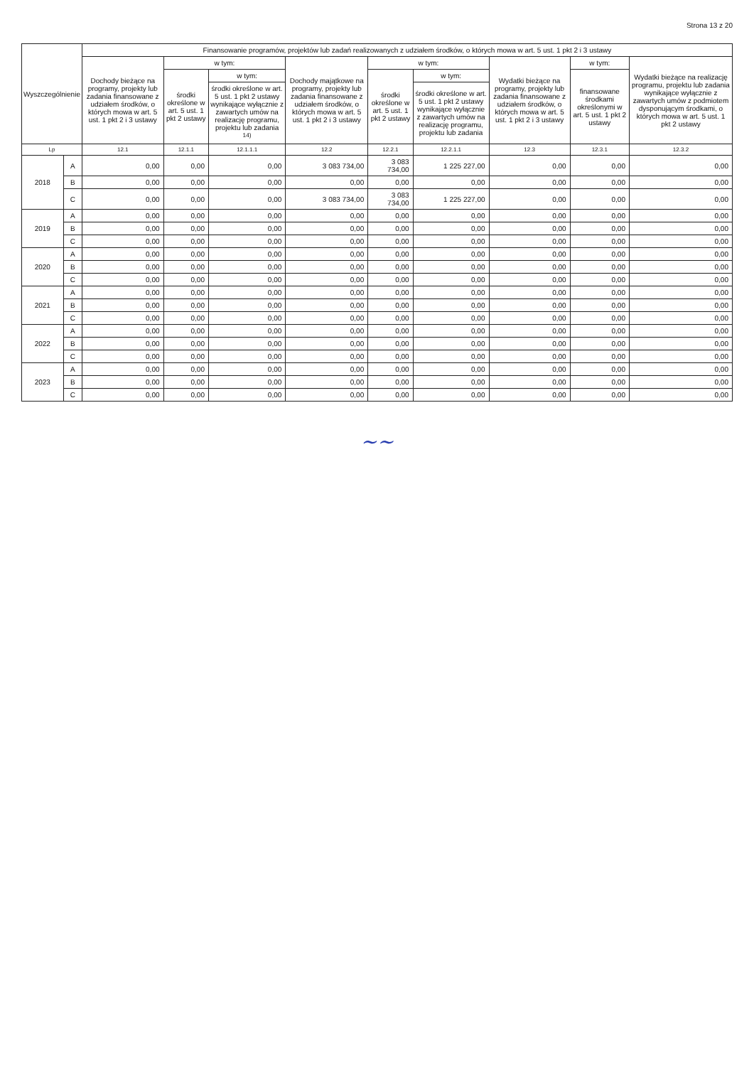Strona 13 z 20
| Wyszczególnienie | | Finansowanie programów, projektów lub zadań realizowanych z udziałem środków, o których mowa w art. 5 ust. 1 pkt 2 i 3 ustawy | | | | | | | | |
| --- | --- | --- | --- | --- | --- | --- | --- | --- | --- | --- |
| | | Dochody bieżące na programy, projekty lub zadania finansowane z udziałem środków, o których mowa w art. 5 ust. 1 pkt 2 i 3 ustawy | w tym: | | Dochody majątkowe na programy, projekty lub zadania finansowane z udziałem środków, o których mowa w art. 5 ust. 1 pkt 2 i 3 ustawy | w tym: | | Wydatki bieżące na programy, projekty lub zadania finansowane z udziałem środków, o których mowa w art. 5 ust. 1 pkt 2 i 3 ustawy | w tym: | Wydatki bieżące na realizację programu, projektu lub zadania wynikające wyłącznie z zawartych umów z podmiotem dysponującym środkami, o których mowa w art. 5 ust. 1 pkt 2 ustawy |
| | | | środki określone w art. 5 ust. 1 pkt 2 ustawy | w tym: | | środki określone w art. 5 ust. 1 pkt 2 ustawy | w tym: | | finansowane środkami określonymi w art. 5 ust. 1 pkt 2 ustawy | |
| | | | | środki określone w art. 5 ust. 1 pkt 2 ustawy wynikające wyłącznie z zawartych umów na realizację programu, projektu lub zadania <sup>14)</sup> | | | środki określone w art. 5 ust. 1 pkt 2 ustawy wynikające wyłącznie z zawartych umów na realizację programu, projektu lub zadania | | | |
| Lp | | 12.1 | 12.1.1 | 12.1.1.1 | 12.2 | 12.2.1 | 12.2.1.1 | 12.3 | 12.3.1 | 12.3.2 |
| 2018 | A | 0,00 | 0,00 | 0,00 | 3 083 734,00 | 3 083 734,00 | 1 225 227,00 | 0,00 | 0,00 | 0,00 |
| | B | 0,00 | 0,00 | 0,00 | 0,00 | 0,00 | 0,00 | 0,00 | 0,00 | 0,00 |
| | C | 0,00 | 0,00 | 0,00 | 3 083 734,00 | 3 083 734,00 | 1 225 227,00 | 0,00 | 0,00 | 0,00 |
| 2019 | A | 0,00 | 0,00 | 0,00 | 0,00 | 0,00 | 0,00 | 0,00 | 0,00 | 0,00 |
| | B | 0,00 | 0,00 | 0,00 | 0,00 | 0,00 | 0,00 | 0,00 | 0,00 | 0,00 |
| | C | 0,00 | 0,00 | 0,00 | 0,00 | 0,00 | 0,00 | 0,00 | 0,00 | 0,00 |
| 2020 | A | 0,00 | 0,00 | 0,00 | 0,00 | 0,00 | 0,00 | 0,00 | 0,00 | 0,00 |
| | B | 0,00 | 0,00 | 0,00 | 0,00 | 0,00 | 0,00 | 0,00 | 0,00 | 0,00 |
| | C | 0,00 | 0,00 | 0,00 | 0,00 | 0,00 | 0,00 | 0,00 | 0,00 | 0,00 |
| 2021 | A | 0,00 | 0,00 | 0,00 | 0,00 | 0,00 | 0,00 | 0,00 | 0,00 | 0,00 |
| | B | 0,00 | 0,00 | 0,00 | 0,00 | 0,00 | 0,00 | 0,00 | 0,00 | 0,00 |
| | C | 0,00 | 0,00 | 0,00 | 0,00 | 0,00 | 0,00 | 0,00 | 0,00 | 0,00 |
| 2022 | A | 0,00 | 0,00 | 0,00 | 0,00 | 0,00 | 0,00 | 0,00 | 0,00 | 0,00 |
| | B | 0,00 | 0,00 | 0,00 | 0,00 | 0,00 | 0,00 | 0,00 | 0,00 | 0,00 |
| | C | 0,00 | 0,00 | 0,00 | 0,00 | 0,00 | 0,00 | 0,00 | 0,00 | 0,00 |
| 2023 | A | 0,00 | 0,00 | 0,00 | 0,00 | 0,00 | 0,00 | 0,00 | 0,00 | 0,00 |
| | B | 0,00 | 0,00 | 0,00 | 0,00 | 0,00 | 0,00 | 0,00 | 0,00 | 0,00 |
| | C | 0,00 | 0,00 | 0,00 | 0,00 | 0,00 | 0,00 | 0,00 | 0,00 | 0,00 |
∼∼